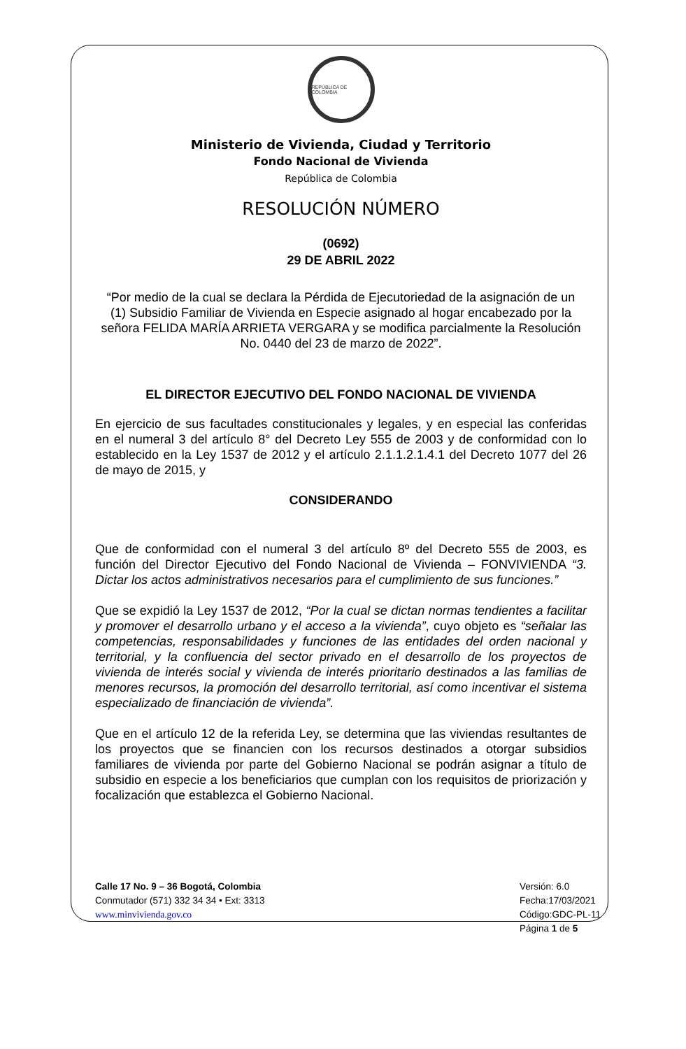REPÚBLICA DE COLOMBIA
Ministerio de Vivienda, Ciudad y Territorio
Fondo Nacional de Vivienda
República de Colombia
RESOLUCIÓN NÚMERO
(0692)
29 DE ABRIL 2022
“Por medio de la cual se declara la Pérdida de Ejecutoriedad de la asignación de un (1) Subsidio Familiar de Vivienda en Especie asignado al hogar encabezado por la señora FELIDA MARÍA ARRIETA VERGARA y se modifica parcialmente la Resolución No. 0440 del 23 de marzo de 2022”.
EL DIRECTOR EJECUTIVO DEL FONDO NACIONAL DE VIVIENDA
En ejercicio de sus facultades constitucionales y legales, y en especial las conferidas en el numeral 3 del artículo 8° del Decreto Ley 555 de 2003 y de conformidad con lo establecido en la Ley 1537 de 2012 y el artículo 2.1.1.2.1.4.1 del Decreto 1077 del 26 de mayo de 2015, y
CONSIDERANDO
Que de conformidad con el numeral 3 del artículo 8º del Decreto 555 de 2003, es función del Director Ejecutivo del Fondo Nacional de Vivienda – FONVIVIENDA “3. Dictar los actos administrativos necesarios para el cumplimiento de sus funciones.”
Que se expidió la Ley 1537 de 2012, “Por la cual se dictan normas tendientes a facilitar y promover el desarrollo urbano y el acceso a la vivienda”, cuyo objeto es “señalar las competencias, responsabilidades y funciones de las entidades del orden nacional y territorial, y la confluencia del sector privado en el desarrollo de los proyectos de vivienda de interés social y vivienda de interés prioritario destinados a las familias de menores recursos, la promoción del desarrollo territorial, así como incentivar el sistema especializado de financiación de vivienda”.
Que en el artículo 12 de la referida Ley, se determina que las viviendas resultantes de los proyectos que se financien con los recursos destinados a otorgar subsidios familiares de vivienda por parte del Gobierno Nacional se podrán asignar a título de subsidio en especie a los beneficiarios que cumplan con los requisitos de priorización y focalización que establezca el Gobierno Nacional.
Calle 17 No. 9 – 36 Bogotá, Colombia
Conmutador (571) 332 34 34 • Ext: 3313
www.minvivienda.gov.co
Versión: 6.0
Fecha:17/03/2021
Código:GDC-PL-11
Página 1 de 5